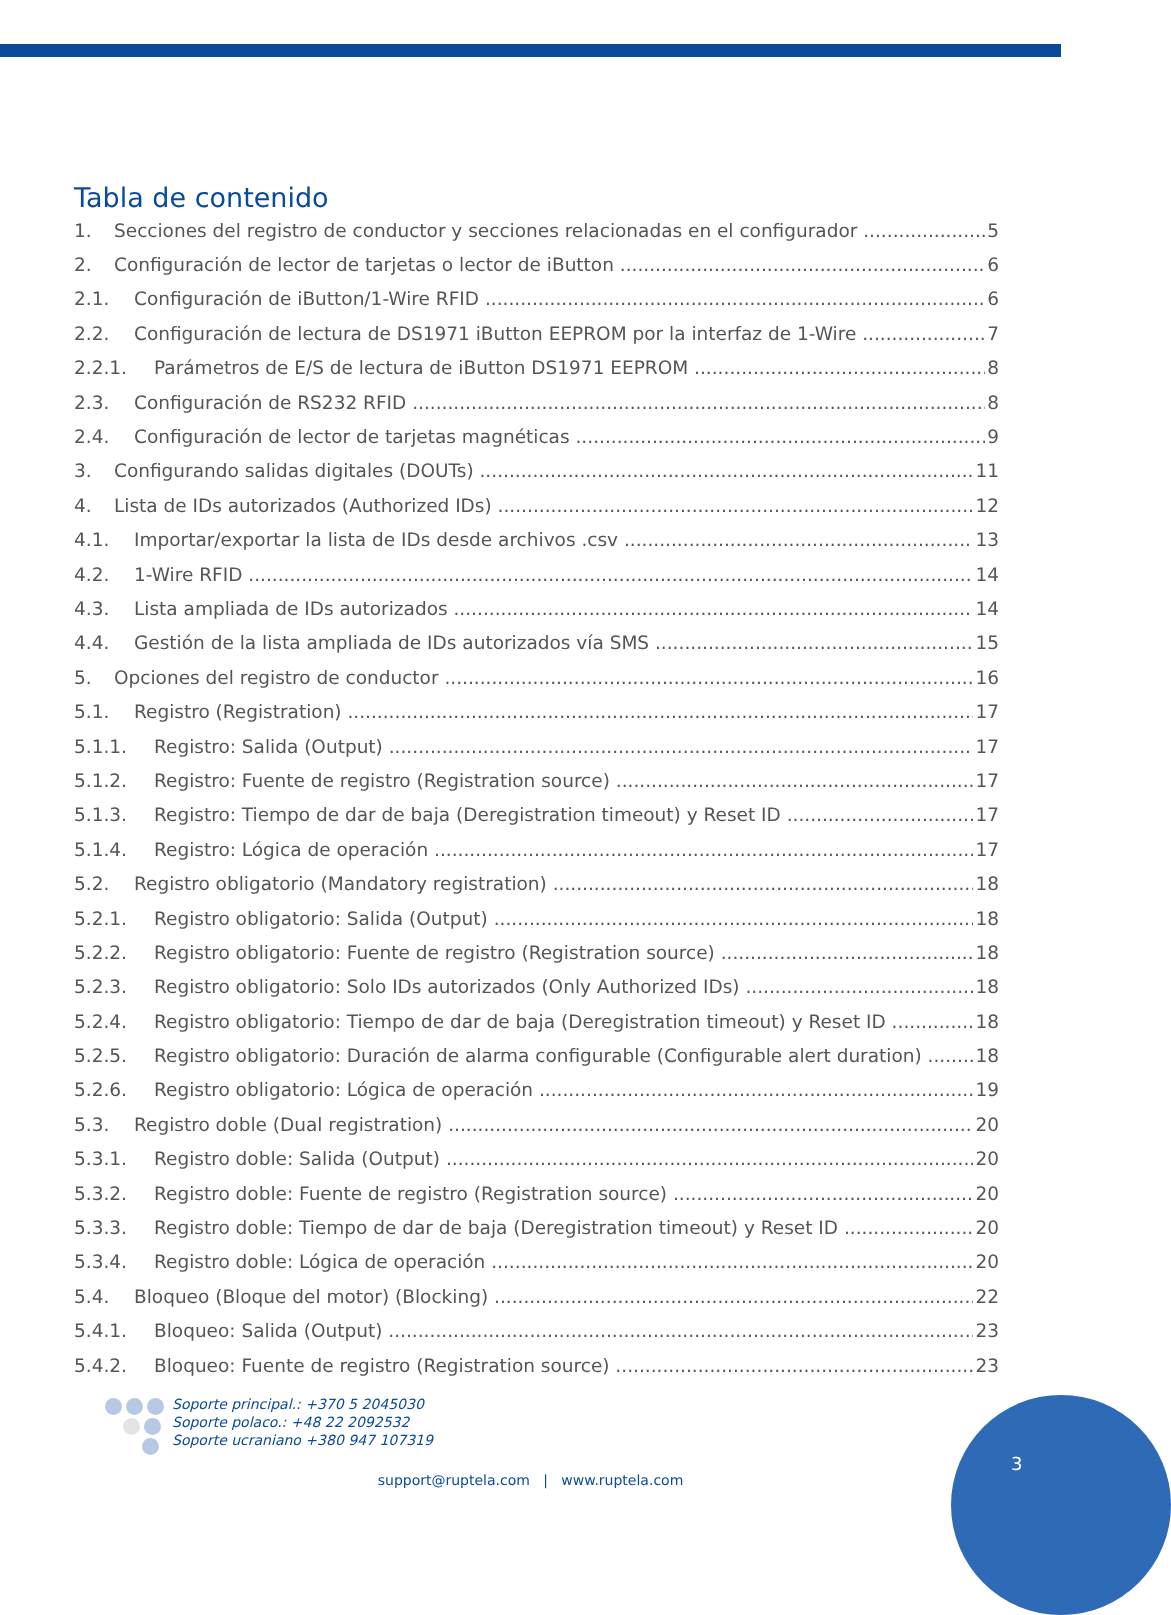Tabla de contenido
1. Secciones del registro de conductor y secciones relacionadas en el configurador 5
2. Configuración de lector de tarjetas o lector de iButton 6
2.1. Configuración de iButton/1-Wire RFID 6
2.2. Configuración de lectura de DS1971 iButton EEPROM por la interfaz de 1-Wire 7
2.2.1. Parámetros de E/S de lectura de iButton DS1971 EEPROM 8
2.3. Configuración de RS232 RFID 8
2.4. Configuración de lector de tarjetas magnéticas 9
3. Configurando salidas digitales (DOUTs) 11
4. Lista de IDs autorizados (Authorized IDs) 12
4.1. Importar/exportar la lista de IDs desde archivos .csv 13
4.2. 1-Wire RFID 14
4.3. Lista ampliada de IDs autorizados 14
4.4. Gestión de la lista ampliada de IDs autorizados vía SMS 15
5. Opciones del registro de conductor 16
5.1. Registro (Registration) 17
5.1.1. Registro: Salida (Output) 17
5.1.2. Registro: Fuente de registro (Registration source) 17
5.1.3. Registro: Tiempo de dar de baja (Deregistration timeout) y Reset ID 17
5.1.4. Registro: Lógica de operación 17
5.2. Registro obligatorio (Mandatory registration) 18
5.2.1. Registro obligatorio: Salida (Output) 18
5.2.2. Registro obligatorio: Fuente de registro (Registration source) 18
5.2.3. Registro obligatorio: Solo IDs autorizados (Only Authorized IDs) 18
5.2.4. Registro obligatorio: Tiempo de dar de baja (Deregistration timeout) y Reset ID 18
5.2.5. Registro obligatorio: Duración de alarma configurable (Configurable alert duration) 18
5.2.6. Registro obligatorio: Lógica de operación 19
5.3. Registro doble (Dual registration) 20
5.3.1. Registro doble: Salida (Output) 20
5.3.2. Registro doble: Fuente de registro (Registration source) 20
5.3.3. Registro doble: Tiempo de dar de baja (Deregistration timeout) y Reset ID 20
5.3.4. Registro doble: Lógica de operación 20
5.4. Bloqueo (Bloque del motor) (Blocking) 22
5.4.1. Bloqueo: Salida (Output) 23
5.4.2. Bloqueo: Fuente de registro (Registration source) 23
Soporte principal.: +370 5 2045030
Soporte polaco.: +48 22 2092532
Soporte ucraniano +380 947 107319
3
support@ruptela.com | www.ruptela.com